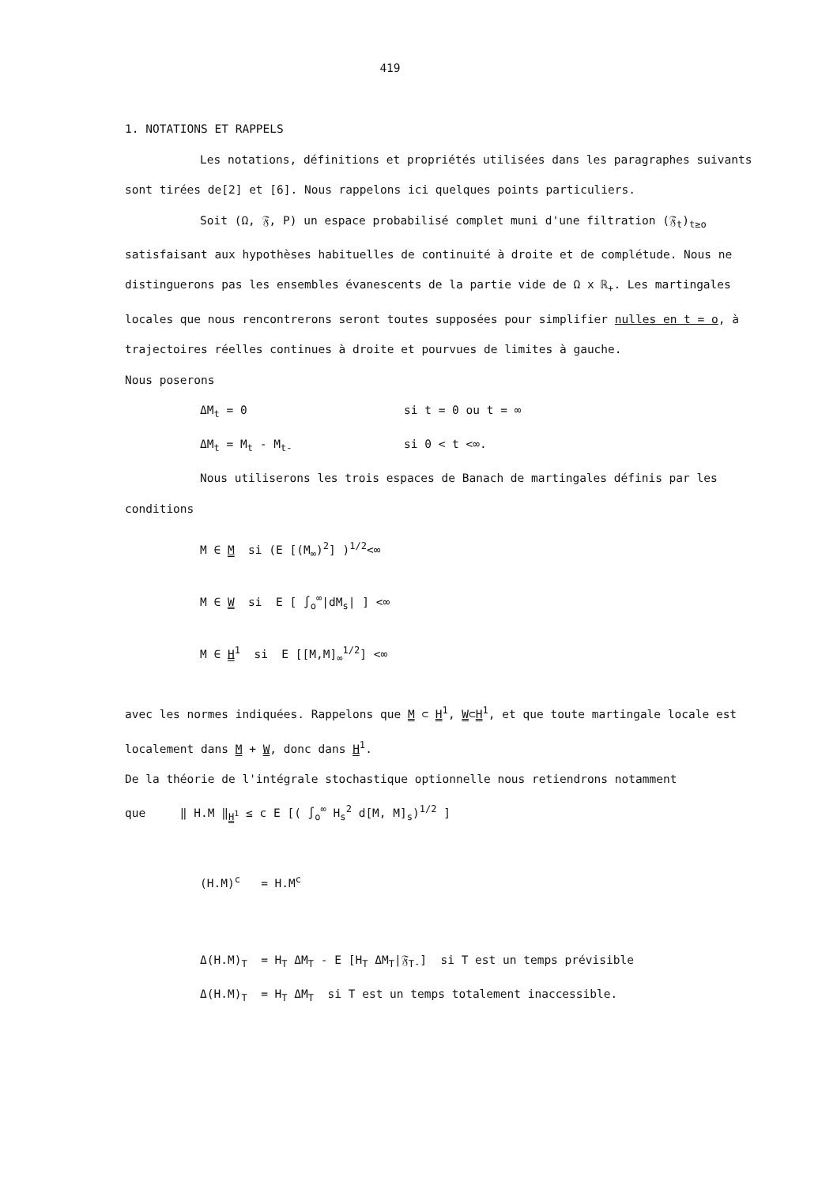419
1. NOTATIONS ET RAPPELS
Les notations, définitions et propriétés utilisées dans les paragraphes suivants sont tirées de[2] et [6]. Nous rappelons ici quelques points particuliers.
Soit (Ω, 𝔉, P) un espace probabilisé complet muni d'une filtration (𝔉<sub>t</sub>)<sub>t≥o</sub> satisfaisant aux hypothèses habituelles de continuité à droite et de complétude. Nous ne distinguerons pas les ensembles évanescents de la partie vide de Ω x ℝ<sub>+</sub>. Les martingales locales que nous rencontrerons seront toutes supposées pour simplifier nulles en t = o, à trajectoires réelles continues à droite et pourvues de limites à gauche.
Nous poserons
ΔM<sub>t</sub> = 0 si t = 0 ou t = ∞
ΔM<sub>t</sub> = M<sub>t</sub> - M<sub>t-</sub> si 0 < t <∞.
Nous utiliserons les trois espaces de Banach de martingales définis par les conditions
M ∈ M si (E [(M<sub>∞</sub>)<sup>2</sup>] )<sup>1/2</sup><∞
M ∈ W si E [ ∫<sub>o</sub><sup>∞</sup>|dM<sub>s</sub>| ] <∞
M ∈ H<sup>1</sup> si E [[M,M]<sub>∞</sub><sup>1/2</sup>] <∞
avec les normes indiquées. Rappelons que M ⊂ H<sup>1</sup>, W⊂H<sup>1</sup>, et que toute martingale locale est localement dans M + W, donc dans H<sup>1</sup>.
De la théorie de l'intégrale stochastique optionnelle nous retiendrons notamment
que ‖ H.M ‖<sub>H<sup>1</sup></sub> ≤ c E [( ∫<sub>o</sub><sup>∞</sup> H<sub>s</sub><sup>2</sup> d[M, M]<sub>s</sub>)<sup>1/2</sup> ]
(H.M)<sup>c</sup> = H.M<sup>c</sup>
Δ(H.M)<sub>T</sub> = H<sub>T</sub> ΔM<sub>T</sub> - E [H<sub>T</sub> ΔM<sub>T</sub>|𝔉<sub>T-</sub>] si T est un temps prévisible
Δ(H.M)<sub>T</sub> = H<sub>T</sub> ΔM<sub>T</sub> si T est un temps totalement inaccessible.